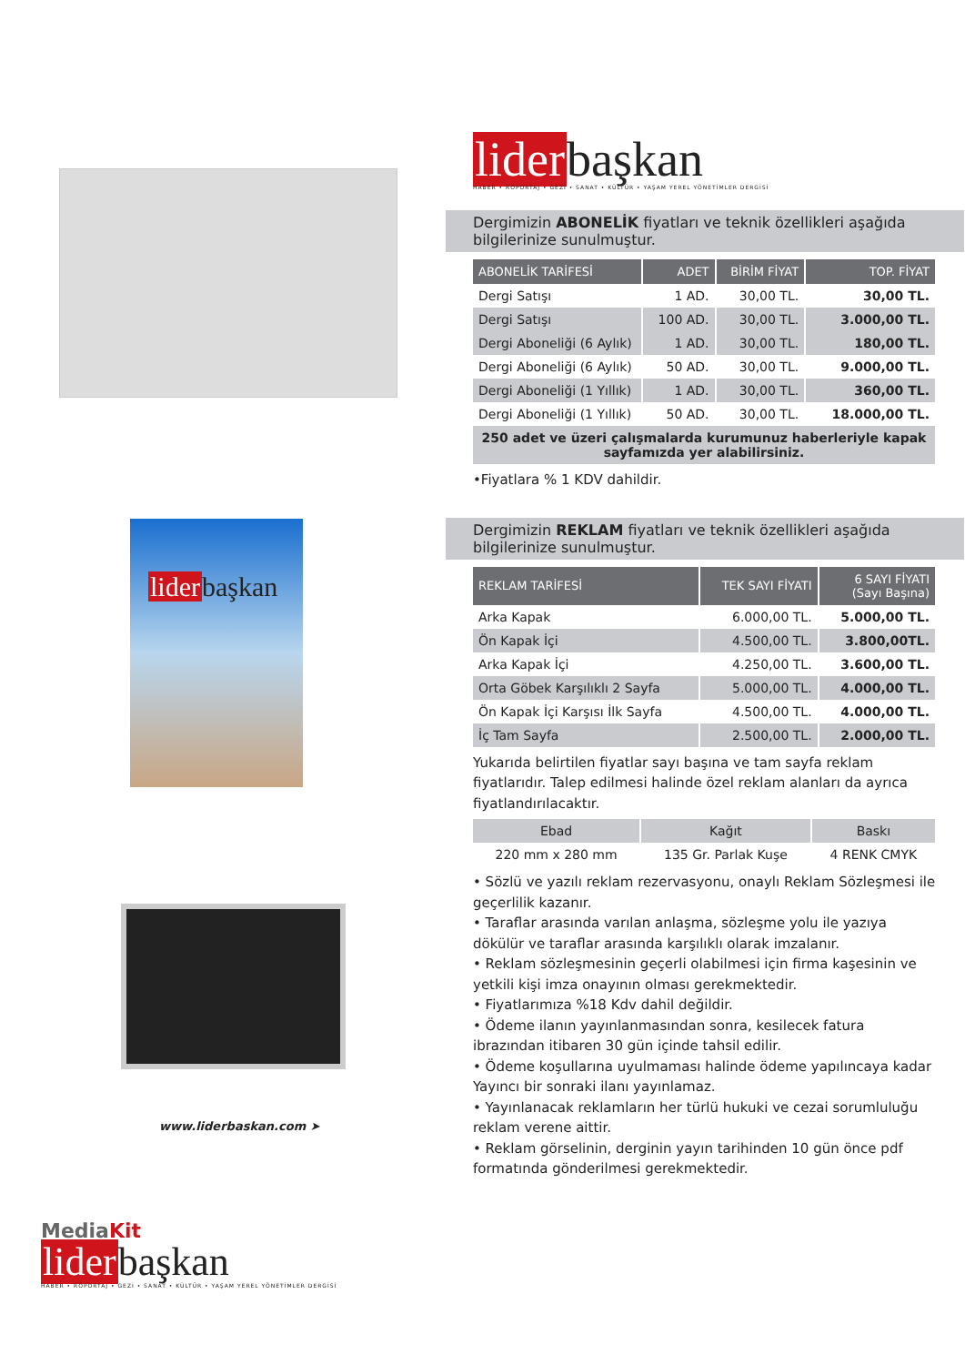liderbaşkan
www.liderbaskan.com ➤
MediaKit
liderbaşkan
HABER • RÖPORTAJ • GEZİ • SANAT • KÜLTÜR • YAŞAM YEREL YÖNETİMLER DERGİSİ
liderbaşkan
HABER • RÖPORTAJ • GEZİ • SANAT • KÜLTÜR • YAŞAM YEREL YÖNETİMLER DERGİSİ
Dergimizin ABONELİK fiyatları ve teknik özellikleri aşağıda bilgilerinize sunulmuştur.
| ABONELİK TARİFESİ | ADET | BİRİM FİYAT | TOP. FİYAT |
| --- | --- | --- | --- |
| Dergi Satışı | 1 AD. | 30,00 TL. | 30,00 TL. |
| Dergi Satışı | 100 AD. | 30,00 TL. | 3.000,00 TL. |
| Dergi Aboneliği (6 Aylık) | 1 AD. | 30,00 TL. | 180,00 TL. |
| Dergi Aboneliği (6 Aylık) | 50 AD. | 30,00 TL. | 9.000,00 TL. |
| Dergi Aboneliği (1 Yıllık) | 1 AD. | 30,00 TL. | 360,00 TL. |
| Dergi Aboneliği (1 Yıllık) | 50 AD. | 30,00 TL. | 18.000,00 TL. |
| 250 adet ve üzeri çalışmalarda kurumunuz haberleriyle kapak sayfamızda yer alabilirsiniz. | | | |
•Fiyatlara % 1 KDV dahildir.
Dergimizin REKLAM fiyatları ve teknik özellikleri aşağıda bilgilerinize sunulmuştur.
| REKLAM TARİFESİ | TEK SAYI FİYATI | 6 SAYI FİYATI (Sayı Başına) |
| --- | --- | --- |
| Arka Kapak | 6.000,00 TL. | 5.000,00 TL. |
| Ön Kapak İçi | 4.500,00 TL. | 3.800,00TL. |
| Arka Kapak İçi | 4.250,00 TL. | 3.600,00 TL. |
| Orta Göbek Karşılıklı 2 Sayfa | 5.000,00 TL. | 4.000,00 TL. |
| Ön Kapak İçi Karşısı İlk Sayfa | 4.500,00 TL. | 4.000,00 TL. |
| İç Tam Sayfa | 2.500,00 TL. | 2.000,00 TL. |
Yukarıda belirtilen fiyatlar sayı başına ve tam sayfa reklam fiyatlarıdır. Talep edilmesi halinde özel reklam alanları da ayrıca fiyatlandırılacaktır.
| Ebad | Kağıt | Baskı |
| 220 mm x 280 mm | 135 Gr. Parlak Kuşe | 4 RENK CMYK |
• Sözlü ve yazılı reklam rezervasyonu, onaylı Reklam Sözleşmesi ile geçerlilik kazanır.
• Taraflar arasında varılan anlaşma, sözleşme yolu ile yazıya dökülür ve taraflar arasında karşılıklı olarak imzalanır.
• Reklam sözleşmesinin geçerli olabilmesi için firma kaşesinin ve yetkili kişi imza onayının olması gerekmektedir.
• Fiyatlarımıza %18 Kdv dahil değildir.
• Ödeme ilanın yayınlanmasından sonra, kesilecek fatura ibrazından itibaren 30 gün içinde tahsil edilir.
• Ödeme koşullarına uyulmaması halinde ödeme yapılıncaya kadar Yayıncı bir sonraki ilanı yayınlamaz.
• Yayınlanacak reklamların her türlü hukuki ve cezai sorumluluğu reklam verene aittir.
• Reklam görselinin, derginin yayın tarihinden 10 gün önce pdf formatında gönderilmesi gerekmektedir.